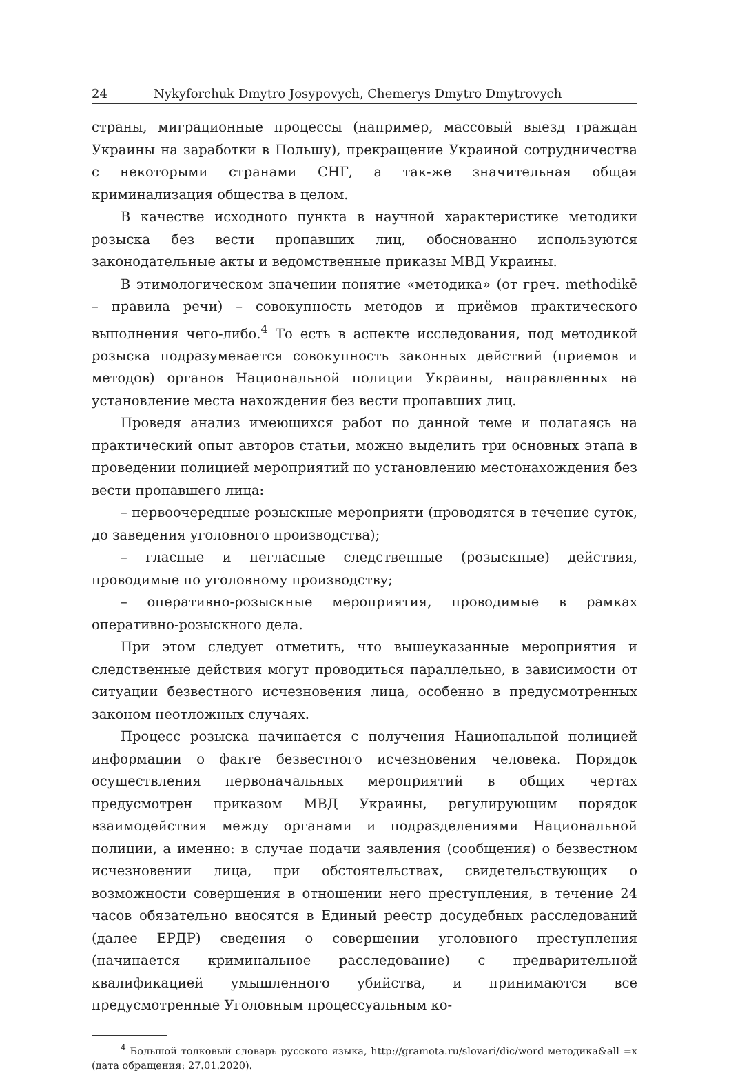24 Nykyforchuk Dmytro Josypovych, Chemerys Dmytro Dmytrovych
страны, миграционные процессы (например, массовый выезд граждан Украины на заработки в Польшу), прекращение Украиной сотрудничества с некоторыми странами СНГ, а так-же значительная общая криминализация общества в целом.
В качестве исходного пункта в научной характеристике методики розыска без вести пропавших лиц, обоснованно используются законодательные акты и ведомственные приказы МВД Украины.
В этимологическом значении понятие «методика» (от греч. methodikē – правила речи) – совокупность методов и приёмов практического выполнения чего-либо.<sup>4</sup> То есть в аспекте исследования, под методикой розыска подразумевается совокупность законных действий (приемов и методов) органов Национальной полиции Украины, направленных на установление места нахождения без вести пропавших лиц.
Проведя анализ имеющихся работ по данной теме и полагаясь на практический опыт авторов статьи, можно выделить три основных этапа в проведении полицией мероприятий по установлению местонахождения без вести пропавшего лица:
– первоочередные розыскные мероприяти (проводятся в течение суток, до заведения уголовного производства);
– гласные и негласные следственные (розыскные) действия, проводимые по уголовному производству;
– оперативно-розыскные мероприятия, проводимые в рамках оперативно-розыскного дела.
При этом следует отметить, что вышеуказанные мероприятия и следственные действия могут проводиться параллельно, в зависимости от ситуации безвестного исчезновения лица, особенно в предусмотренных законом неотложных случаях.
Процесс розыска начинается с получения Национальной полицией информации о факте безвестного исчезновения человека. Порядок осуществления первоначальных мероприятий в общих чертах предусмотрен приказом МВД Украины, регулирующим порядок взаимодействия между органами и подразделениями Национальной полиции, а именно: в случае подачи заявления (сообщения) о безвестном исчезновении лица, при обстоятельствах, свидетельствующих о возможности совершения в отношении него преступления, в течение 24 часов обязательно вносятся в Единый реестр досудебных расследований (далее ЕРДР) сведения о совершении уголовного преступления (начинается криминальное расследование) с предварительной квалификацией умышленного убийства, и принимаются все предусмотренные Уголовным процессуальным ко-
<sup>4</sup> Большой толковый словарь русского языка, http://gramota.ru/slovari/dic/word методика&all =x (дата обращения: 27.01.2020).